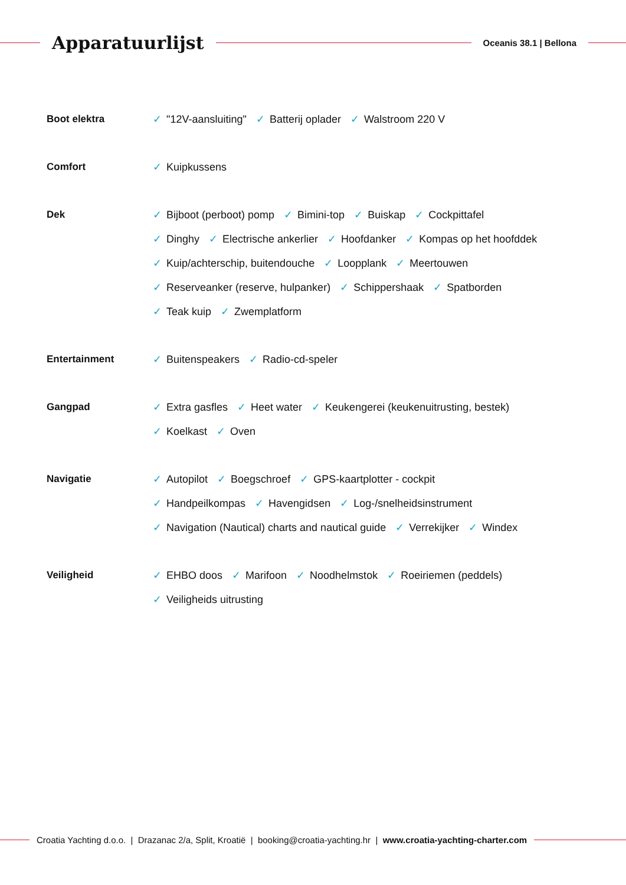Apparatuurlijst
Oceanis 38.1 | Bellona
Boot elektra
✓ "12V-aansluiting" ✓ Batterij oplader ✓ Walstroom 220 V
Comfort
✓ Kuipkussens
Dek
✓ Bijboot (perboot) pomp ✓ Bimini-top ✓ Buiskap ✓ Cockpittafel
✓ Dinghy ✓ Electrische ankerlier ✓ Hoofdanker ✓ Kompas op het hoofddek
✓ Kuip/achterschip, buitendouche ✓ Loopplank ✓ Meertouwen
✓ Reserveanker (reserve, hulpanker) ✓ Schippershaak ✓ Spatborden
✓ Teak kuip ✓ Zwemplatform
Entertainment
✓ Buitenspeakers ✓ Radio-cd-speler
Gangpad
✓ Extra gasfles ✓ Heet water ✓ Keukengerei (keukenuitrusting, bestek)
✓ Koelkast ✓ Oven
Navigatie
✓ Autopilot ✓ Boegschroef ✓ GPS-kaartplotter - cockpit
✓ Handpeilkompas ✓ Havengidsen ✓ Log-/snelheidsinstrument
✓ Navigation (Nautical) charts and nautical guide ✓ Verrekijker ✓ Windex
Veiligheid
✓ EHBO doos ✓ Marifoon ✓ Noodhelmstok ✓ Roeiriemen (peddels)
✓ Veiligheids uitrusting
Croatia Yachting d.o.o. | Drazanac 2/a, Split, Kroatië | booking@croatia-yachting.hr | www.croatia-yachting-charter.com